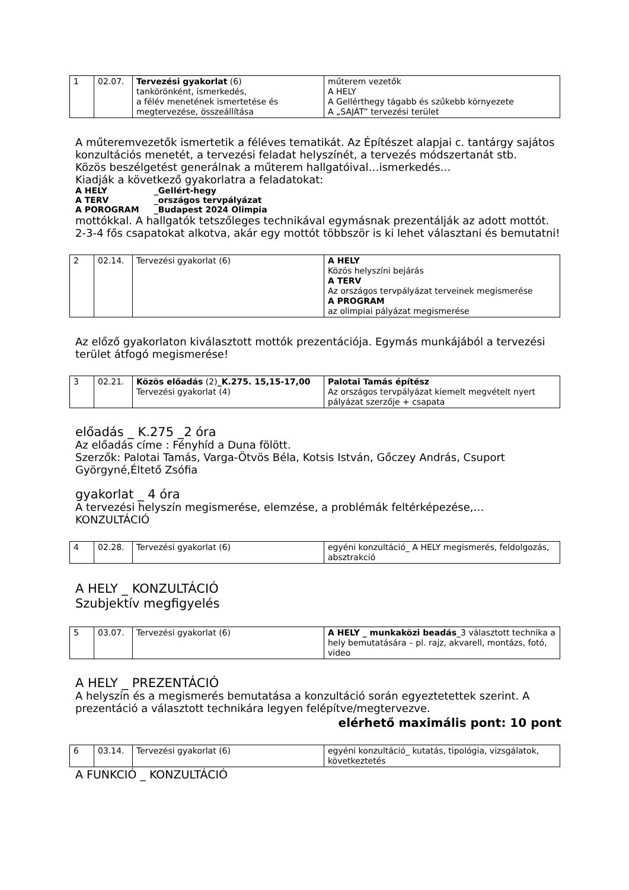| 1 | 02.07. | Tervezési gyakorlat (6) tankörönként, ismerkedés, a félév menetének ismertetése és megtervezése, összeállítása | műterem vezetők A HELY A Gellérthegy tágabb és szűkebb környezete A „SAJÁT” tervezési terület |
A műteremvezetők ismertetik a féléves tematikát. Az Építészet alapjai c. tantárgy sajátos konzultációs menetét, a tervezési feladat helyszínét, a tervezés módszertanát stb.
Közös beszélgetést generálnak a műterem hallgatóival…ismerkedés…
Kiadják a következő gyakorlatra a feladatokat:
A HELY _Gellért-hegy
A TERV _országos tervpályázat
A POROGRAM _Budapest 2024 Olimpia
mottókkal. A hallgatók tetszőleges technikával egymásnak prezentálják az adott mottót. 2-3-4 fős csapatokat alkotva, akár egy mottót többször is ki lehet választani és bemutatni!
| 2 | 02.14. | Tervezési gyakorlat (6) | A HELY Közös helyszíni bejárás A TERV Az országos tervpályázat terveinek megismerése A PROGRAM az olimpiai pályázat megismerése |
Az előző gyakorlaton kiválasztott mottók prezentációja. Egymás munkájából a tervezési terület átfogó megismerése!
| 3 | 02.21. | Közös előadás (2) _K.275. 15,15-17,00 Tervezési gyakorlat (4) | Palotai Tamás építész Az országos tervpályázat kiemelt megvételt nyert pályázat szerzője + csapata |
előadás _ K.275 _2 óra
Az előadás címe : Fényhíd a Duna fölött.
Szerzők: Palotai Tamás, Varga-Ötvös Béla, Kotsis István, Gőczey András, Csuport Györgyné,Éltető Zsófia
gyakorlat _ 4 óra
A tervezési helyszín megismerése, elemzése, a problémák feltérképezése,…
KONZULTÁCIÓ
| 4 | 02.28. | Tervezési gyakorlat (6) | egyéni konzultáció_ A HELY megismerés, feldolgozás, absztrakció |
A HELY _ KONZULTÁCIÓ
Szubjektív megfigyelés
| 5 | 03.07. | Tervezési gyakorlat (6) | A HELY _ munkaközi beadás _3 választott technika a hely bemutatására – pl. rajz, akvarell, montázs, fotó, video |
A HELY _ PREZENTÁCIÓ
A helyszín és a megismerés bemutatása a konzultáció során egyeztetettek szerint. A prezentáció a választott technikára legyen felépítve/megtervezve.
elérhető maximális pont: 10 pont
| 6 | 03.14. | Tervezési gyakorlat (6) | egyéni konzultáció_ kutatás, tipológia, vizsgálatok, következtetés |
A FUNKCIÓ _ KONZULTÁCIÓ